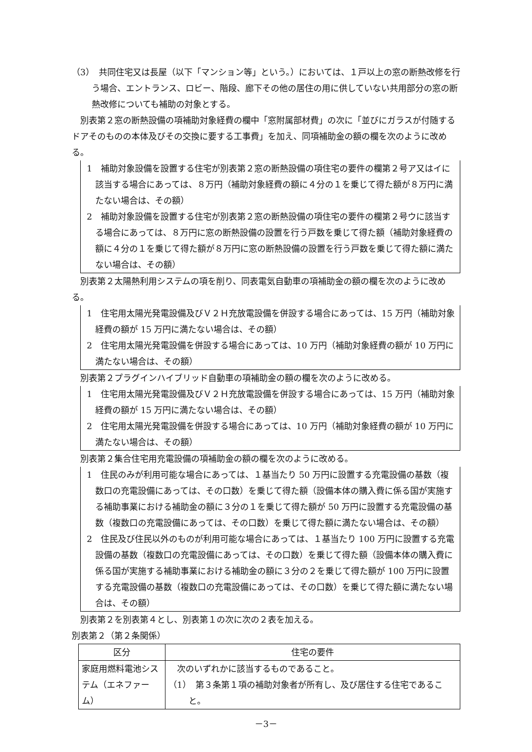（3）　共同住宅又は長屋（以下「マンション等」という。）においては、１戸以上の窓の断熱改修を行う場合、エントランス、ロビー、階段、廊下その他の居住の用に供していない共用部分の窓の断熱改修についても補助の対象とする。
別表第２窓の断熱設備の項補助対象経費の欄中「窓附属部材費」の次に「並びにガラスが付随するドアそのものの本体及びその交換に要する工事費」を加え、同項補助金の額の欄を次のように改める。
1　補助対象設備を設置する住宅が別表第２窓の断熱設備の項住宅の要件の欄第２号ア又はイに該当する場合にあっては、８万円（補助対象経費の額に４分の１を乗じて得た額が８万円に満たない場合は、その額）
2　補助対象設備を設置する住宅が別表第２窓の断熱設備の項住宅の要件の欄第２号ウに該当する場合にあっては、８万円に窓の断熱設備の設置を行う戸数を乗じて得た額（補助対象経費の額に４分の１を乗じて得た額が８万円に窓の断熱設備の設置を行う戸数を乗じて得た額に満たない場合は、その額）
別表第２太陽熱利用システムの項を削り、同表電気自動車の項補助金の額の欄を次のように改める。
1　住宅用太陽光発電設備及びＶ２Ｈ充放電設備を併設する場合にあっては、15 万円（補助対象経費の額が 15 万円に満たない場合は、その額）
2　住宅用太陽光発電設備を併設する場合にあっては、10 万円（補助対象経費の額が 10 万円に満たない場合は、その額）
別表第２プラグインハイブリッド自動車の項補助金の額の欄を次のように改める。
1　住宅用太陽光発電設備及びＶ２Ｈ充放電設備を併設する場合にあっては、15 万円（補助対象経費の額が 15 万円に満たない場合は、その額）
2　住宅用太陽光発電設備を併設する場合にあっては、10 万円（補助対象経費の額が 10 万円に満たない場合は、その額）
別表第２集合住宅用充電設備の項補助金の額の欄を次のように改める。
1　住民のみが利用可能な場合にあっては、１基当たり 50 万円に設置する充電設備の基数（複数口の充電設備にあっては、その口数）を乗じて得た額（設備本体の購入費に係る国が実施する補助事業における補助金の額に３分の１を乗じて得た額が 50 万円に設置する充電設備の基数（複数口の充電設備にあっては、その口数）を乗じて得た額に満たない場合は、その額）
2　住民及び住民以外のものが利用可能な場合にあっては、１基当たり 100 万円に設置する充電設備の基数（複数口の充電設備にあっては、その口数）を乗じて得た額（設備本体の購入費に係る国が実施する補助事業における補助金の額に３分の２を乗じて得た額が 100 万円に設置する充電設備の基数（複数口の充電設備にあっては、その口数）を乗じて得た額に満たない場合は、その額）
別表第２を別表第４とし、別表第１の次に次の２表を加える。
別表第２（第２条関係）
| 区分 | 住宅の要件 |
| --- | --- |
| 家庭用燃料電池システム（エネファーム） | 次のいずれかに該当するものであること。 （1） 第３条第１項の補助対象者が所有し、及び居住する住宅であること。 |
－3－